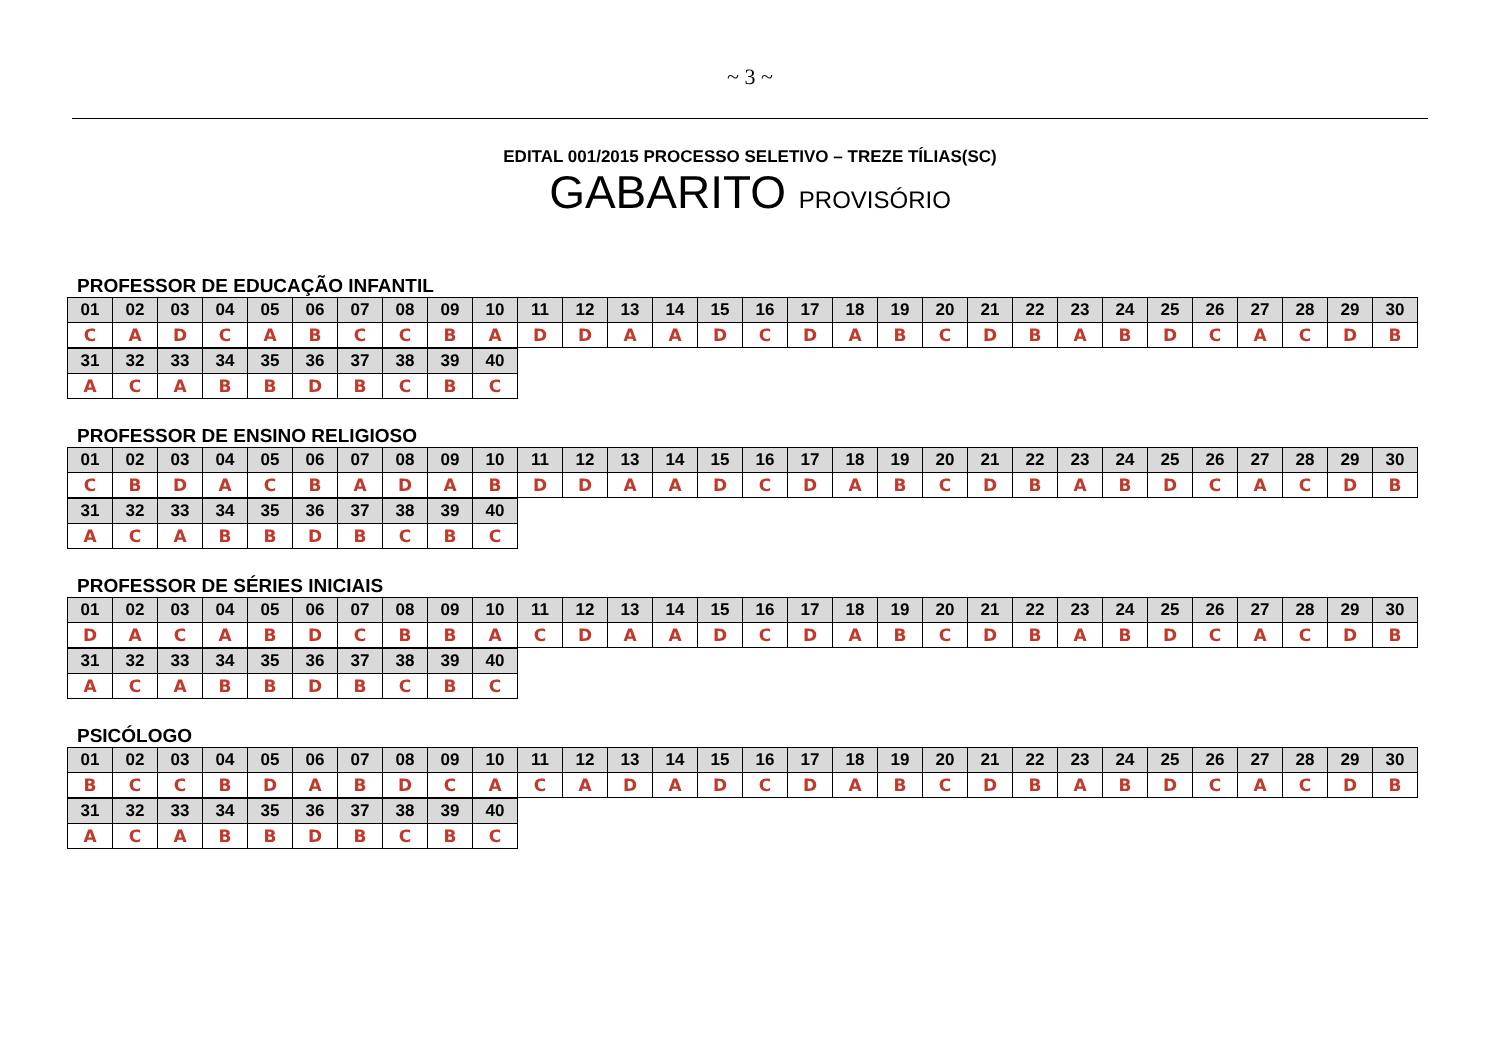~ 3 ~
EDITAL 001/2015 PROCESSO SELETIVO – TREZE TÍLIAS(SC)
GABARITO PROVISÓRIO
PROFESSOR DE EDUCAÇÃO INFANTIL
| 01 | 02 | 03 | 04 | 05 | 06 | 07 | 08 | 09 | 10 | 11 | 12 | 13 | 14 | 15 | 16 | 17 | 18 | 19 | 20 | 21 | 22 | 23 | 24 | 25 | 26 | 27 | 28 | 29 | 30 |
| C | A | D | C | A | B | C | C | B | A | D | D | A | A | D | C | D | A | B | C | D | B | A | B | D | C | A | C | D | B |
| 31 | 32 | 33 | 34 | 35 | 36 | 37 | 38 | 39 | 40 |
| A | C | A | B | B | D | B | C | B | C |
PROFESSOR DE ENSINO RELIGIOSO
| 01 | 02 | 03 | 04 | 05 | 06 | 07 | 08 | 09 | 10 | 11 | 12 | 13 | 14 | 15 | 16 | 17 | 18 | 19 | 20 | 21 | 22 | 23 | 24 | 25 | 26 | 27 | 28 | 29 | 30 |
| C | B | D | A | C | B | A | D | A | B | D | D | A | A | D | C | D | A | B | C | D | B | A | B | D | C | A | C | D | B |
| 31 | 32 | 33 | 34 | 35 | 36 | 37 | 38 | 39 | 40 |
| A | C | A | B | B | D | B | C | B | C |
PROFESSOR DE SÉRIES INICIAIS
| 01 | 02 | 03 | 04 | 05 | 06 | 07 | 08 | 09 | 10 | 11 | 12 | 13 | 14 | 15 | 16 | 17 | 18 | 19 | 20 | 21 | 22 | 23 | 24 | 25 | 26 | 27 | 28 | 29 | 30 |
| D | A | C | A | B | D | C | B | B | A | C | D | A | A | D | C | D | A | B | C | D | B | A | B | D | C | A | C | D | B |
| 31 | 32 | 33 | 34 | 35 | 36 | 37 | 38 | 39 | 40 |
| A | C | A | B | B | D | B | C | B | C |
PSICÓLOGO
| 01 | 02 | 03 | 04 | 05 | 06 | 07 | 08 | 09 | 10 | 11 | 12 | 13 | 14 | 15 | 16 | 17 | 18 | 19 | 20 | 21 | 22 | 23 | 24 | 25 | 26 | 27 | 28 | 29 | 30 |
| B | C | C | B | D | A | B | D | C | A | C | A | D | A | D | C | D | A | B | C | D | B | A | B | D | C | A | C | D | B |
| 31 | 32 | 33 | 34 | 35 | 36 | 37 | 38 | 39 | 40 |
| A | C | A | B | B | D | B | C | B | C |